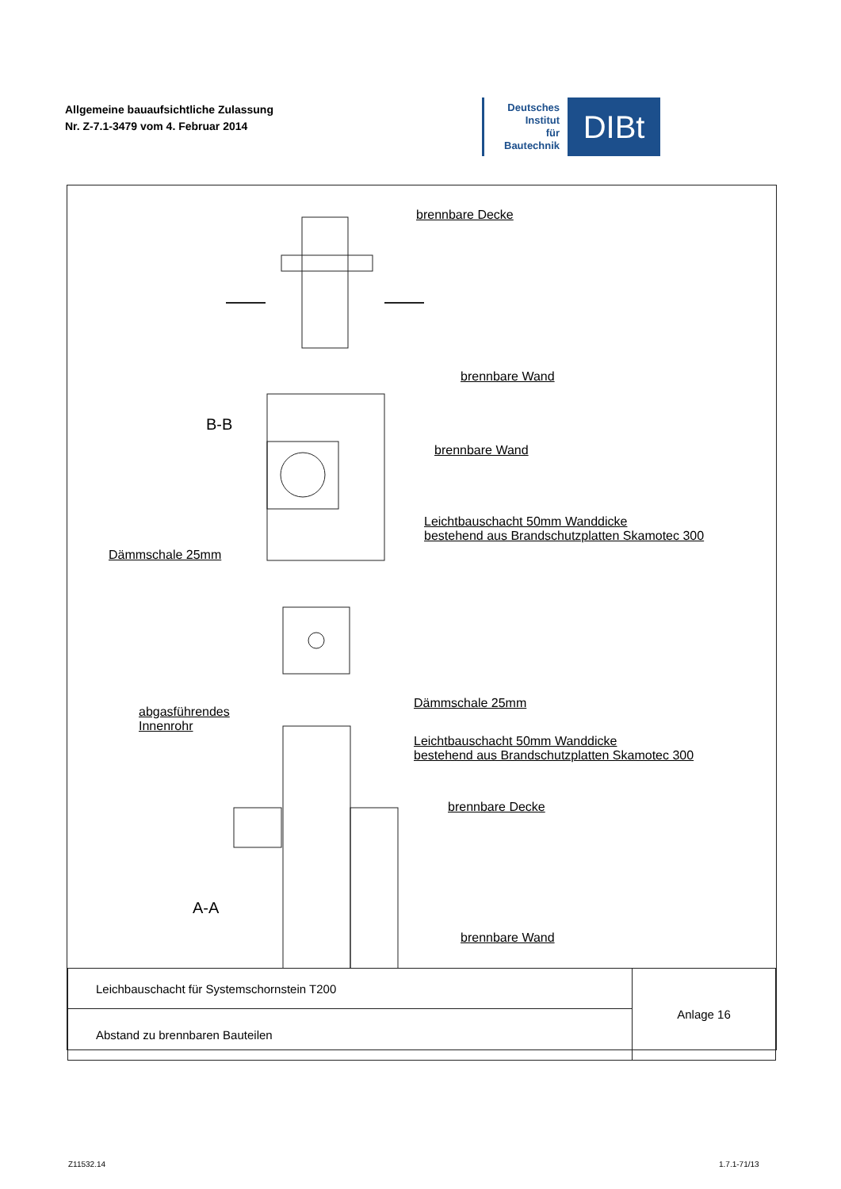Allgemeine bauaufsichtliche Zulassung
Nr. Z-7.1-3479 vom 4. Februar 2014
Deutsches
Institut
für
Bautechnik
DIBt
brennbare Decke
brennbare Wand
B-B
brennbare Wand
Leichtbauschacht 50mm Wanddicke
bestehend aus Brandschutzplatten Skamotec 300
Dämmschale 25mm
abgasführendes
Innenrohr
Dämmschale 25mm
Leichtbauschacht 50mm Wanddicke
bestehend aus Brandschutzplatten Skamotec 300
brennbare Decke
A-A
brennbare Wand
| Leichbauschacht für Systemschornstein T200 | Anlage 16 |
| Abstand zu brennbaren Bauteilen | |
Z11532.14 1.7.1-71/13